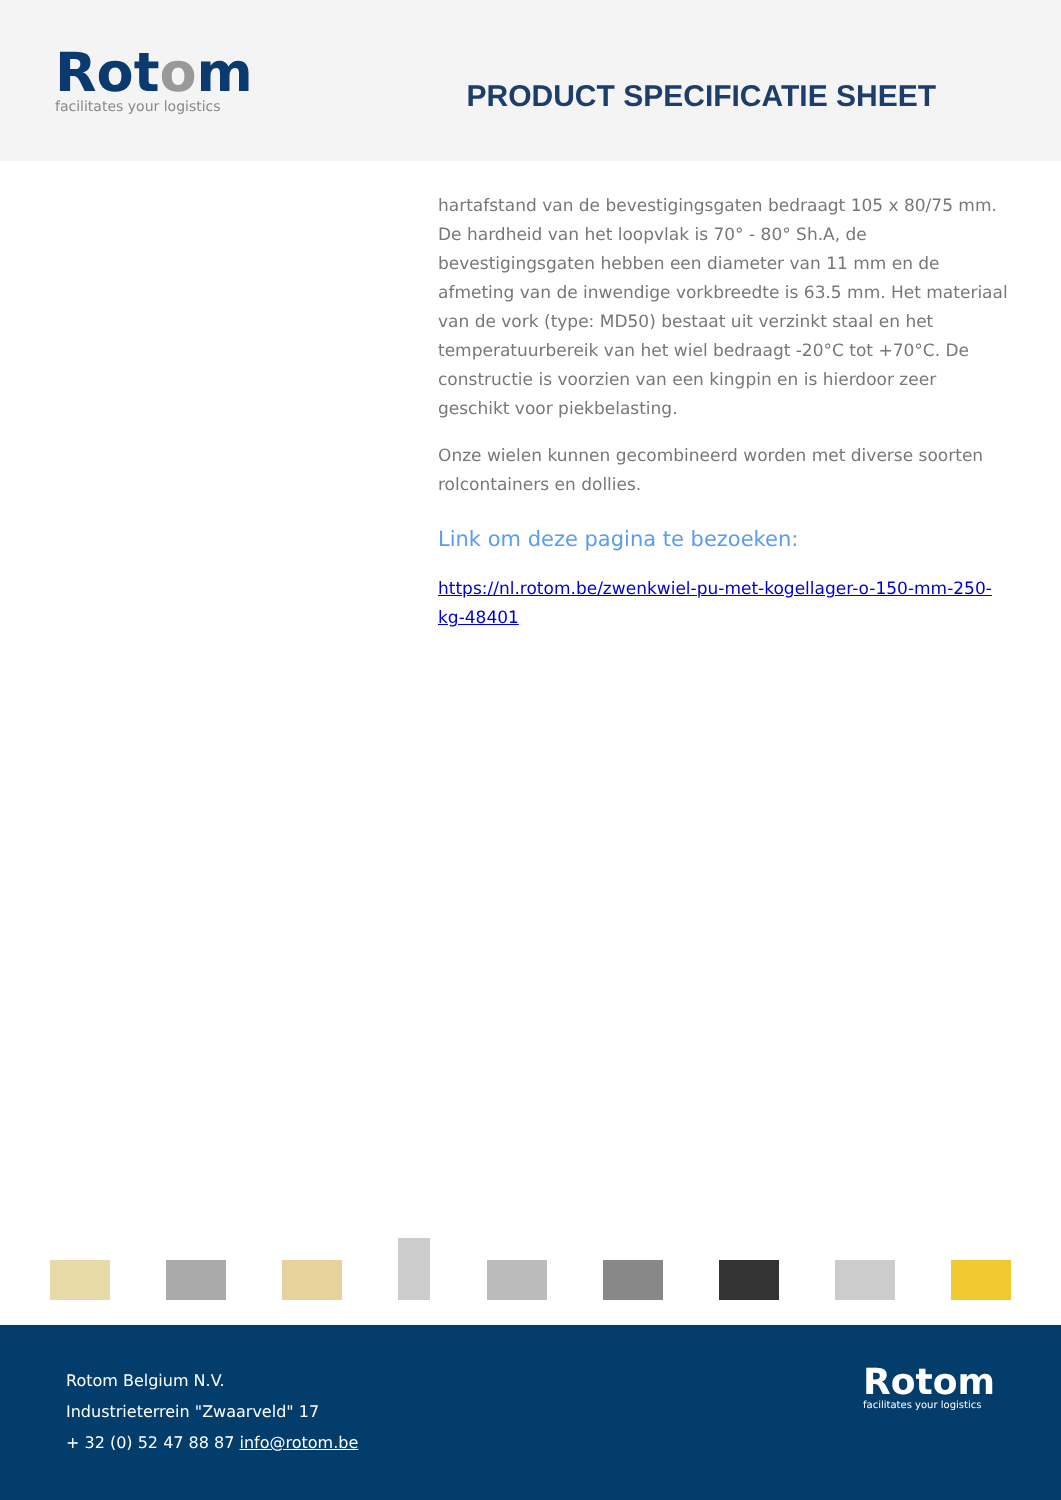Rotom
facilitates your logistics
PRODUCT SPECIFICATIE SHEET
hartafstand van de bevestigingsgaten bedraagt 105 x 80/75 mm. De hardheid van het loopvlak is 70° - 80° Sh.A, de bevestigingsgaten hebben een diameter van 11 mm en de afmeting van de inwendige vorkbreedte is 63.5 mm. Het materiaal van de vork (type: MD50) bestaat uit verzinkt staal en het temperatuurbereik van het wiel bedraagt -20°C tot +70°C. De constructie is voorzien van een kingpin en is hierdoor zeer geschikt voor piekbelasting.
Onze wielen kunnen gecombineerd worden met diverse soorten rolcontainers en dollies.
Link om deze pagina te bezoeken:
https://nl.rotom.be/zwenkwiel-pu-met-kogellager-o-150-mm-250-kg-48401
Rotom Belgium N.V.
Industrieterrein "Zwaarveld" 17
+ 32 (0) 52 47 88 87 info@rotom.be
Rotom
facilitates your logistics